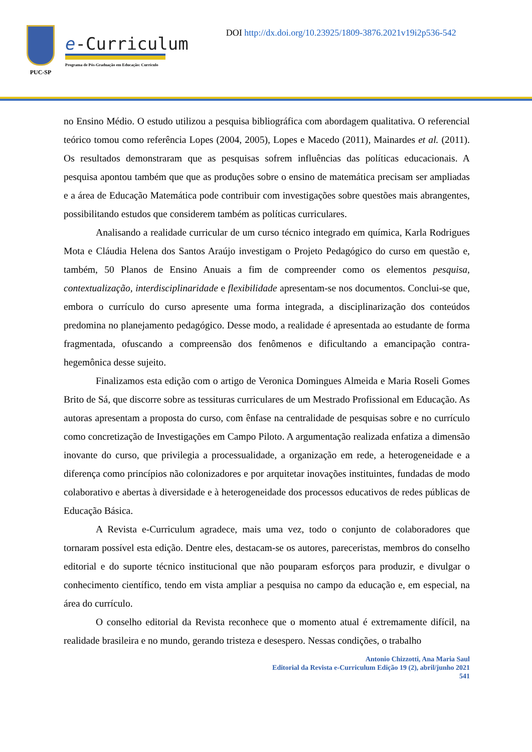PUC-SP
e-Curriculum
Programa de Pós-Graduação em Educação: Currículo
DOI http://dx.doi.org/10.23925/1809-3876.2021v19i2p536-542
no Ensino Médio. O estudo utilizou a pesquisa bibliográfica com abordagem qualitativa. O referencial teórico tomou como referência Lopes (2004, 2005), Lopes e Macedo (2011), Mainardes et al. (2011). Os resultados demonstraram que as pesquisas sofrem influências das políticas educacionais. A pesquisa apontou também que que as produções sobre o ensino de matemática precisam ser ampliadas e a área de Educação Matemática pode contribuir com investigações sobre questões mais abrangentes, possibilitando estudos que considerem também as políticas curriculares.
Analisando a realidade curricular de um curso técnico integrado em química, Karla Rodrigues Mota e Cláudia Helena dos Santos Araújo investigam o Projeto Pedagógico do curso em questão e, também, 50 Planos de Ensino Anuais a fim de compreender como os elementos pesquisa, contextualização, interdisciplinaridade e flexibilidade apresentam-se nos documentos. Conclui-se que, embora o currículo do curso apresente uma forma integrada, a disciplinarização dos conteúdos predomina no planejamento pedagógico. Desse modo, a realidade é apresentada ao estudante de forma fragmentada, ofuscando a compreensão dos fenômenos e dificultando a emancipação contra-hegemônica desse sujeito.
Finalizamos esta edição com o artigo de Veronica Domingues Almeida e Maria Roseli Gomes Brito de Sá, que discorre sobre as tessituras curriculares de um Mestrado Profissional em Educação. As autoras apresentam a proposta do curso, com ênfase na centralidade de pesquisas sobre e no currículo como concretização de Investigações em Campo Piloto. A argumentação realizada enfatiza a dimensão inovante do curso, que privilegia a processualidade, a organização em rede, a heterogeneidade e a diferença como princípios não colonizadores e por arquitetar inovações instituintes, fundadas de modo colaborativo e abertas à diversidade e à heterogeneidade dos processos educativos de redes públicas de Educação Básica.
A Revista e-Curriculum agradece, mais uma vez, todo o conjunto de colaboradores que tornaram possível esta edição. Dentre eles, destacam-se os autores, pareceristas, membros do conselho editorial e do suporte técnico institucional que não pouparam esforços para produzir, e divulgar o conhecimento científico, tendo em vista ampliar a pesquisa no campo da educação e, em especial, na área do currículo.
O conselho editorial da Revista reconhece que o momento atual é extremamente difícil, na realidade brasileira e no mundo, gerando tristeza e desespero. Nessas condições, o trabalho
Antonio Chizzotti, Ana Maria Saul
Editorial da Revista e-Curriculum Edição 19 (2), abril/junho 2021
541